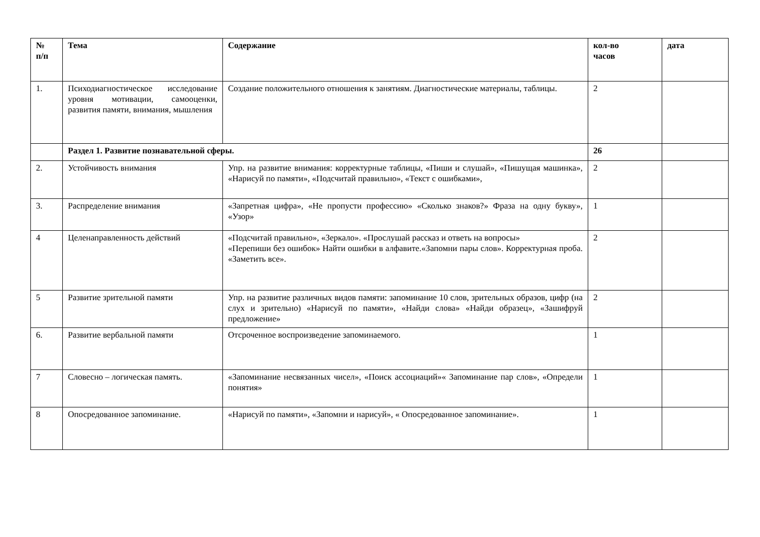| № п/п | Тема | Содержание | кол-во часов | дата |
| --- | --- | --- | --- | --- |
| 1. | Психодиагностическое исследование уровня мотивации, самооценки, развития памяти, внимания, мышления | Создание положительного отношения к занятиям. Диагностические материалы, таблицы. | 2 | |
| | Раздел 1. Развитие познавательной сферы. | | 26 | |
| 2. | Устойчивость внимания | Упр. на развитие внимания: корректурные таблицы, «Пиши и слушай», «Пишущая машинка», «Нарисуй по памяти», «Подсчитай правильно», «Текст с ошибками», | 2 | |
| 3. | Распределение внимания | «Запретная цифра», «Не пропусти профессию» «Сколько знаков?» Фраза на одну букву», «Узор» | 1 | |
| 4 | Целенаправленность действий | «Подсчитай правильно», «Зеркало». «Прослушай рассказ и ответь на вопросы» «Перепиши без ошибок» Найти ошибки в алфавите.«Запомни пары слов». Корректурная проба. «Заметить все». | 2 | |
| 5 | Развитие зрительной памяти | Упр. на развитие различных видов памяти: запоминание 10 слов, зрительных образов, цифр (на слух и зрительно) «Нарисуй по памяти», «Найди слова» «Найди образец», «Зашифруй предложение» | 2 | |
| 6. | Развитие вербальной памяти | Отсроченное воспроизведение запоминаемого. | 1 | |
| 7 | Словесно – логическая память. | «Запоминание несвязанных чисел», «Поиск ассоциаций»« Запоминание пар слов», «Определи понятия» | 1 | |
| 8 | Опосредованное запоминание. | «Нарисуй по памяти», «Запомни и нарисуй», « Опосредованное запоминание». | 1 | |